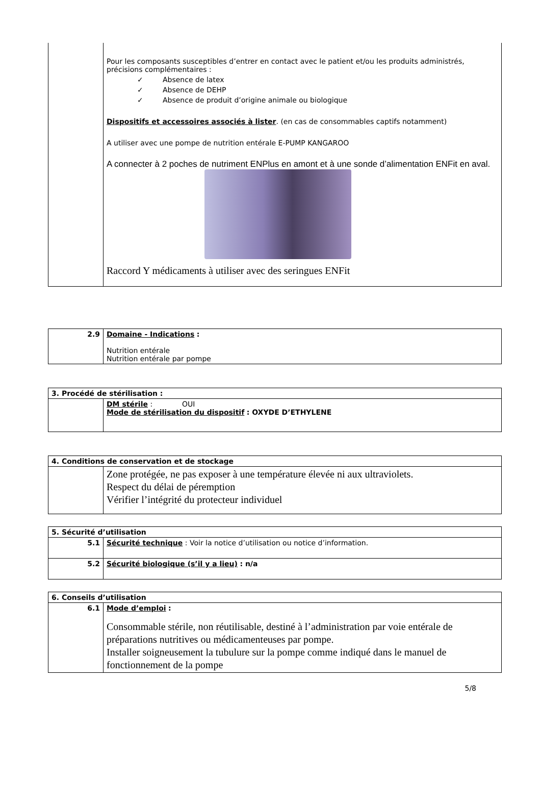| | Pour les composants susceptibles d’entrer en contact avec le patient et/ou les produits administrés, précisions complémentaires : ✓ Absence de latex ✓ Absence de DEHP ✓ Absence de produit d’origine animale ou biologique Dispositifs et accessoires associés à lister . (en cas de consommables captifs notamment) A utiliser avec une pompe de nutrition entérale E-PUMP KANGAROO A connecter à 2 poches de nutriment ENPlus en amont et à une sonde d’alimentation ENFit en aval. Raccord Y médicaments à utiliser avec des seringues ENFit |
| 2.9 | Domaine - Indications : Nutrition entérale Nutrition entérale par pompe |
| 3. Procédé de stérilisation : | |
| | DM stérile : OUI Mode de stérilisation du dispositif : OXYDE D’ETHYLENE |
| 4. Conditions de conservation et de stockage | |
| | Zone protégée, ne pas exposer à une température élevée ni aux ultraviolets. Respect du délai de péremption Vérifier l’intégrité du protecteur individuel |
| 5. Sécurité d’utilisation | |
| 5.1 | Sécurité technique : Voir la notice d’utilisation ou notice d’information. |
| 5.2 | Sécurité biologique (s’il y a lieu) : n/a |
| 6. Conseils d’utilisation | |
| 6.1 | Mode d’emploi : Consommable stérile, non réutilisable, destiné à l’administration par voie entérale de préparations nutritives ou médicamenteuses par pompe. Installer soigneusement la tubulure sur la pompe comme indiqué dans le manuel de fonctionnement de la pompe |
5/8